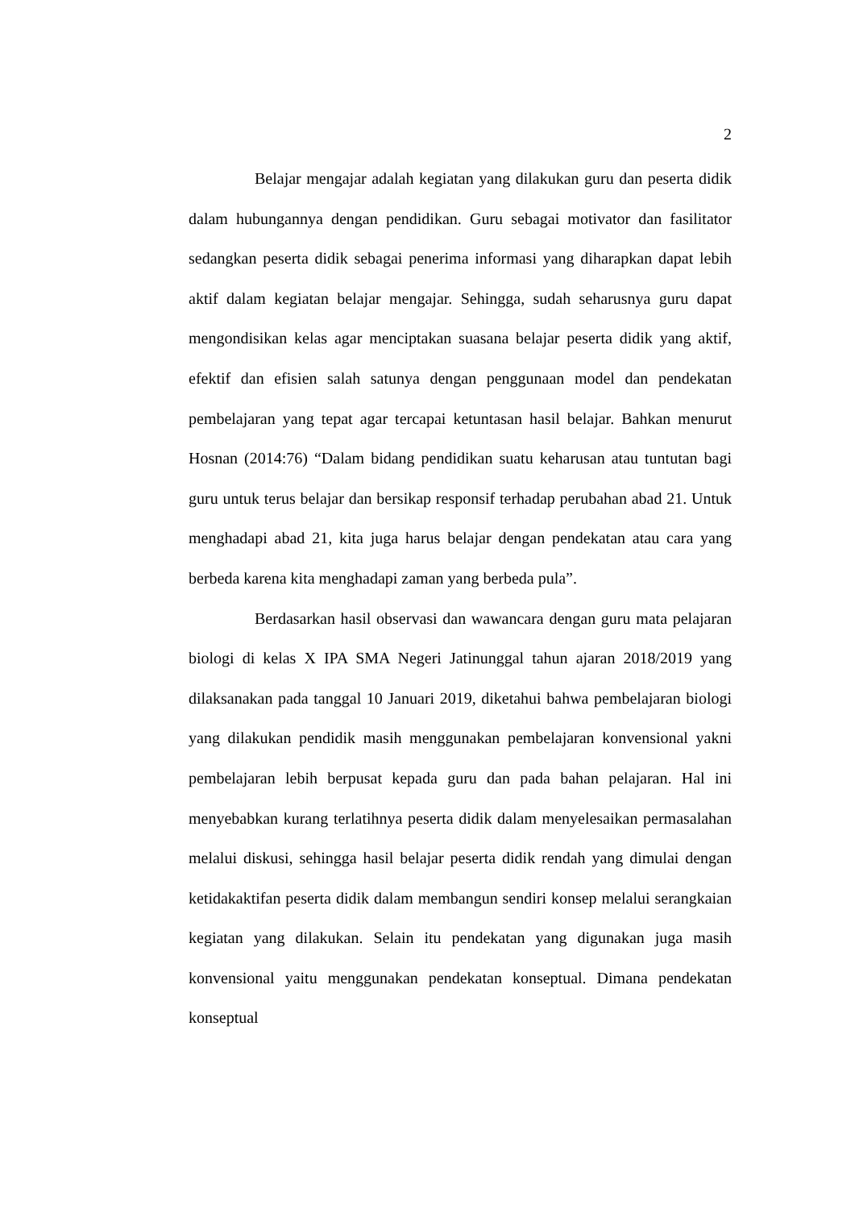2
Belajar mengajar adalah kegiatan yang dilakukan guru dan peserta didik dalam hubungannya dengan pendidikan. Guru sebagai motivator dan fasilitator sedangkan peserta didik sebagai penerima informasi yang diharapkan dapat lebih aktif dalam kegiatan belajar mengajar. Sehingga, sudah seharusnya guru dapat mengondisikan kelas agar menciptakan suasana belajar peserta didik yang aktif, efektif dan efisien salah satunya dengan penggunaan model dan pendekatan pembelajaran yang tepat agar tercapai ketuntasan hasil belajar. Bahkan menurut Hosnan (2014:76) “Dalam bidang pendidikan suatu keharusan atau tuntutan bagi guru untuk terus belajar dan bersikap responsif terhadap perubahan abad 21. Untuk menghadapi abad 21, kita juga harus belajar dengan pendekatan atau cara yang berbeda karena kita menghadapi zaman yang berbeda pula”.
Berdasarkan hasil observasi dan wawancara dengan guru mata pelajaran biologi di kelas X IPA SMA Negeri Jatinunggal tahun ajaran 2018/2019 yang dilaksanakan pada tanggal 10 Januari 2019, diketahui bahwa pembelajaran biologi yang dilakukan pendidik masih menggunakan pembelajaran konvensional yakni pembelajaran lebih berpusat kepada guru dan pada bahan pelajaran. Hal ini menyebabkan kurang terlatihnya peserta didik dalam menyelesaikan permasalahan melalui diskusi, sehingga hasil belajar peserta didik rendah yang dimulai dengan ketidakaktifan peserta didik dalam membangun sendiri konsep melalui serangkaian kegiatan yang dilakukan. Selain itu pendekatan yang digunakan juga masih konvensional yaitu menggunakan pendekatan konseptual. Dimana pendekatan konseptual